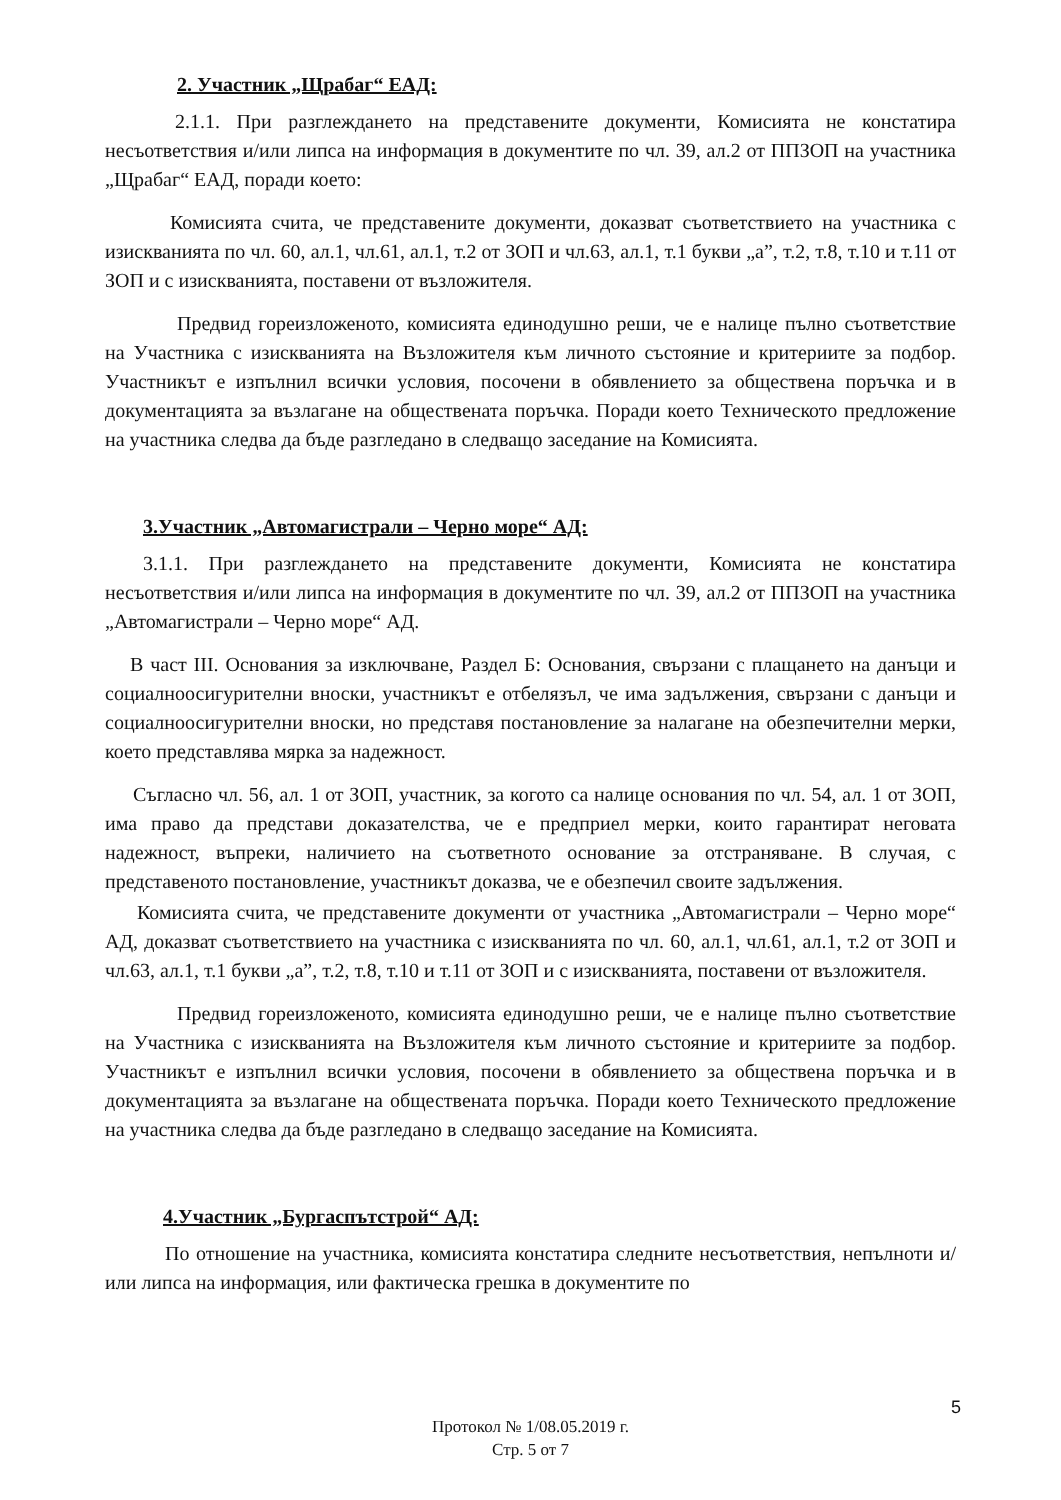2. Участник „Щрабаг“ ЕАД:
2.1.1. При разглеждането на представените документи, Комисията не констатира несъответствия и/или липса на информация в документите по чл. 39, ал.2 от ППЗОП на участника „Щрабаг“ ЕАД, поради което:
Комисията счита, че представените документи, доказват съответствието на участника с изискванията по чл. 60, ал.1, чл.61, ал.1, т.2 от ЗОП и чл.63, ал.1, т.1 букви „а”, т.2, т.8, т.10 и т.11 от ЗОП и с изискванията, поставени от възложителя.
Предвид гореизложеното, комисията единодушно реши, че е налице пълно съответствие на Участника с изискванията на Възложителя към личното състояние и критериите за подбор. Участникът е изпълнил всички условия, посочени в обявлението за обществена поръчка и в документацията за възлагане на обществената поръчка. Поради което Техническото предложение на участника следва да бъде разгледано в следващо заседание на Комисията.
3.Участник „Автомагистрали – Черно море“ АД:
3.1.1. При разглеждането на представените документи, Комисията не констатира несъответствия и/или липса на информация в документите по чл. 39, ал.2 от ППЗОП на участника „Автомагистрали – Черно море“ АД.
В част III. Основания за изключване, Раздел Б: Основания, свързани с плащането на данъци и социалноосигурителни вноски, участникът е отбелязъл, че има задължения, свързани с данъци и социалноосигурителни вноски, но представя постановление за налагане на обезпечителни мерки, което представлява мярка за надежност.
Съгласно чл. 56, ал. 1 от ЗОП, участник, за когото са налице основания по чл. 54, ал. 1 от ЗОП, има право да представи доказателства, че е предприел мерки, които гарантират неговата надежност, въпреки, наличието на съответното основание за отстраняване. В случая, с представеното постановление, участникът доказва, че е обезпечил своите задължения.
Комисията счита, че представените документи от участника „Автомагистрали – Черно море“ АД, доказват съответствието на участника с изискванията по чл. 60, ал.1, чл.61, ал.1, т.2 от ЗОП и чл.63, ал.1, т.1 букви „а”, т.2, т.8, т.10 и т.11 от ЗОП и с изискванията, поставени от възложителя.
Предвид гореизложеното, комисията единодушно реши, че е налице пълно съответствие на Участника с изискванията на Възложителя към личното състояние и критериите за подбор. Участникът е изпълнил всички условия, посочени в обявлението за обществена поръчка и в документацията за възлагане на обществената поръчка. Поради което Техническото предложение на участника следва да бъде разгледано в следващо заседание на Комисията.
4.Участник „Бургаспътстрой“ АД:
По отношение на участника, комисията констатира следните несъответствия, непълноти и/или липса на информация, или фактическа грешка в документите по
5
Протокол № 1/08.05.2019 г.
Стр. 5 от 7